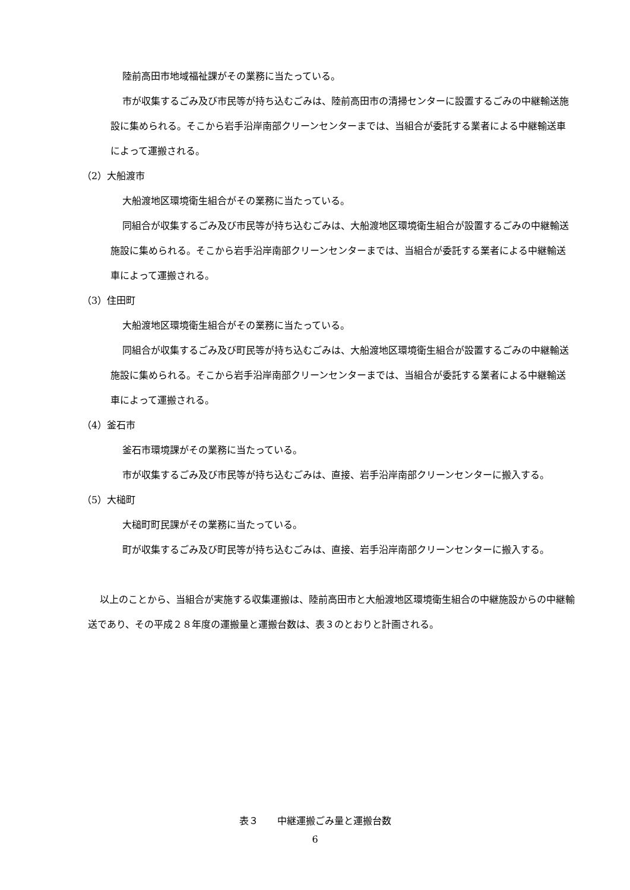陸前高田市地域福祉課がその業務に当たっている。
市が収集するごみ及び市民等が持ち込むごみは、陸前高田市の清掃センターに設置するごみの中継輸送施設に集められる。そこから岩手沿岸南部クリーンセンターまでは、当組合が委託する業者による中継輸送車によって運搬される。
（2）大船渡市
大船渡地区環境衛生組合がその業務に当たっている。
同組合が収集するごみ及び市民等が持ち込むごみは、大船渡地区環境衛生組合が設置するごみの中継輸送施設に集められる。そこから岩手沿岸南部クリーンセンターまでは、当組合が委託する業者による中継輸送車によって運搬される。
（3）住田町
大船渡地区環境衛生組合がその業務に当たっている。
同組合が収集するごみ及び町民等が持ち込むごみは、大船渡地区環境衛生組合が設置するごみの中継輸送施設に集められる。そこから岩手沿岸南部クリーンセンターまでは、当組合が委託する業者による中継輸送車によって運搬される。
（4）釜石市
釜石市環境課がその業務に当たっている。
市が収集するごみ及び市民等が持ち込むごみは、直接、岩手沿岸南部クリーンセンターに搬入する。
（5）大槌町
大槌町町民課がその業務に当たっている。
町が収集するごみ及び町民等が持ち込むごみは、直接、岩手沿岸南部クリーンセンターに搬入する。
以上のことから、当組合が実施する収集運搬は、陸前高田市と大船渡地区環境衛生組合の中継施設からの中継輸送であり、その平成２８年度の運搬量と運搬台数は、表３のとおりと計画される。
表３　　中継運搬ごみ量と運搬台数
6